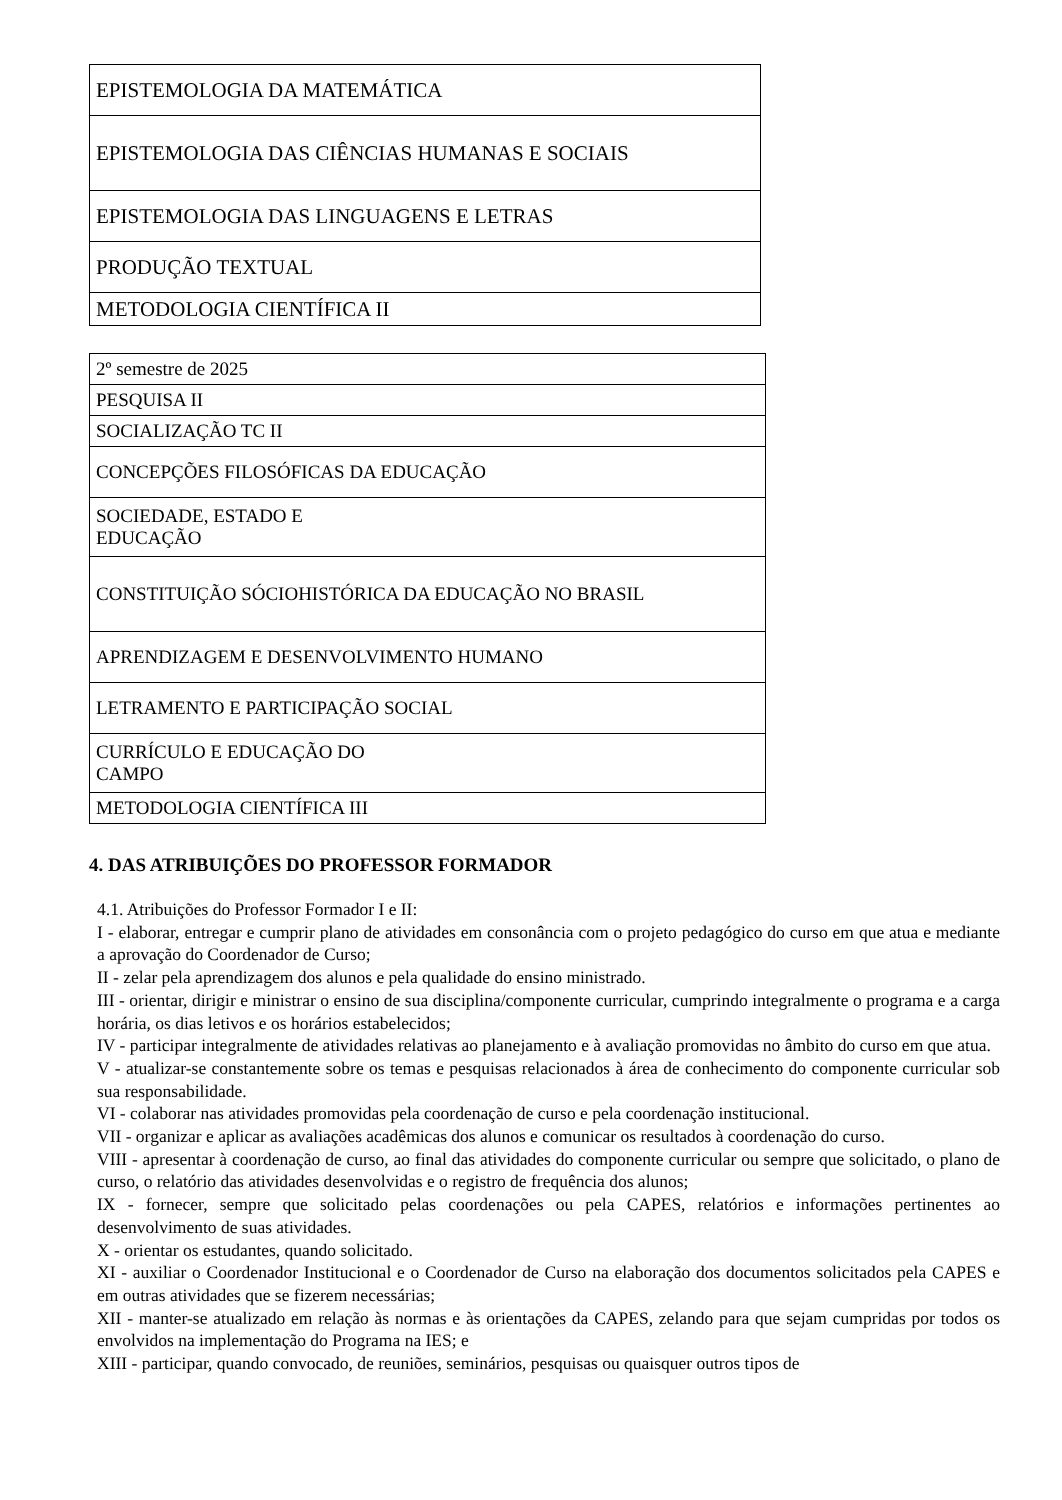| EPISTEMOLOGIA DA MATEMÁTICA |
| EPISTEMOLOGIA DAS CIÊNCIAS HUMANAS E SOCIAIS |
| EPISTEMOLOGIA DAS LINGUAGENS E LETRAS |
| PRODUÇÃO TEXTUAL |
| METODOLOGIA CIENTÍFICA II |
| 2º semestre de 2025 |
| PESQUISA II |
| SOCIALIZAÇÃO TC II |
| CONCEPÇÕES FILOSÓFICAS DA EDUCAÇÃO |
| SOCIEDADE, ESTADO E EDUCAÇÃO |
| CONSTITUIÇÃO SÓCIOHISTÓRICA DA EDUCAÇÃO NO BRASIL |
| APRENDIZAGEM E DESENVOLVIMENTO HUMANO |
| LETRAMENTO E PARTICIPAÇÃO SOCIAL |
| CURRÍCULO E EDUCAÇÃO DO CAMPO |
| METODOLOGIA CIENTÍFICA III |
4. DAS ATRIBUIÇÕES DO PROFESSOR FORMADOR
4.1. Atribuições do Professor Formador I e II:
I - elaborar, entregar e cumprir plano de atividades em consonância com o projeto pedagógico do curso em que atua e mediante a aprovação do Coordenador de Curso;
II - zelar pela aprendizagem dos alunos e pela qualidade do ensino ministrado.
III - orientar, dirigir e ministrar o ensino de sua disciplina/componente curricular, cumprindo integralmente o programa e a carga horária, os dias letivos e os horários estabelecidos;
IV - participar integralmente de atividades relativas ao planejamento e à avaliação promovidas no âmbito do curso em que atua.
V - atualizar-se constantemente sobre os temas e pesquisas relacionados à área de conhecimento do componente curricular sob sua responsabilidade.
VI - colaborar nas atividades promovidas pela coordenação de curso e pela coordenação institucional.
VII - organizar e aplicar as avaliações acadêmicas dos alunos e comunicar os resultados à coordenação do curso.
VIII - apresentar à coordenação de curso, ao final das atividades do componente curricular ou sempre que solicitado, o plano de curso, o relatório das atividades desenvolvidas e o registro de frequência dos alunos;
IX - fornecer, sempre que solicitado pelas coordenações ou pela CAPES, relatórios e informações pertinentes ao desenvolvimento de suas atividades.
X - orientar os estudantes, quando solicitado.
XI - auxiliar o Coordenador Institucional e o Coordenador de Curso na elaboração dos documentos solicitados pela CAPES e em outras atividades que se fizerem necessárias;
XII - manter-se atualizado em relação às normas e às orientações da CAPES, zelando para que sejam cumpridas por todos os envolvidos na implementação do Programa na IES; e
XIII - participar, quando convocado, de reuniões, seminários, pesquisas ou quaisquer outros tipos de